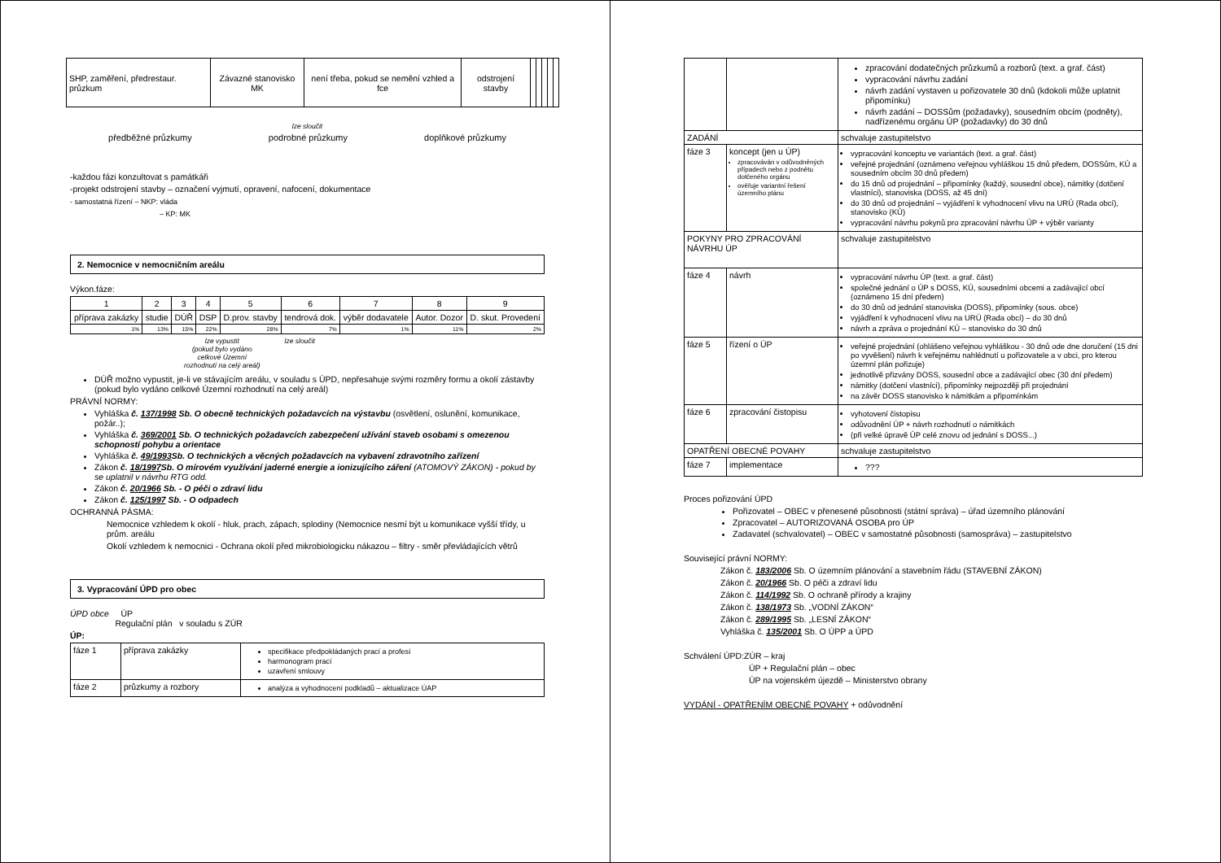| SHP, zaměření, předrestaur. průzkum | Závazné stanovisko MK | není třeba, pokud se nemění vzhled a fce | odstrojení stavby | | | | | |
lze sloučit
předběžné průzkumy podrobné průzkumy doplňkové průzkumy
-každou fázi konzultovat s památkáři
-projekt odstrojení stavby – označení vyjmutí, opravení, nafocení, dokumentace
- samostatná řízení – NKP: vláda
– KP: MK
2. Nemocnice v nemocničním areálu
Výkon.fáze:
| 1 | 2 | 3 | 4 | 5 | 6 | 7 | 8 | 9 |
| příprava zakázky | studie | DÚŘ | DSP | D.prov. stavby | tendrová dok. | výběr dodavatele | Autor. Dozor | D. skut. Provedení |
| 1% | 13% | 15% | 22% | 28% | 7% | 1% | 11% | 2% |
lze vypustit
(pokud bylo vydáno
celkové Územní
rozhodnutí na celý areál)
lze sloučit
DÚŘ možno vypustit, je-li ve stávajícím areálu, v souladu s ÚPD, nepřesahuje svými rozměry formu a okolí zástavby (pokud bylo vydáno celkové Územní rozhodnutí na celý areál)
PRÁVNÍ NORMY:
Vyhláška č. 137/1998 Sb. O obecně technických požadavcích na výstavbu (osvětlení, oslunění, komunikace, požár..);
Vyhláška č. 369/2001 Sb. O technických požadavcích zabezpečení užívání staveb osobami s omezenou schopností pohybu a orientace
Vyhláška č. 49/1993 Sb. O technických a věcných požadavcích na vybavení zdravotního zařízení
Zákon č. 18/1997 Sb. O mírovém využívání jaderné energie a ionizujícího záření (ATOMOVÝ ZÁKON) - pokud by se uplatnil v návrhu RTG odd.
Zákon č. 20/1966 Sb. - O péči o zdraví lidu
Zákon č. 125/1997 Sb. - O odpadech
OCHRANNÁ PÁSMA:
Nemocnice vzhledem k okolí - hluk, prach, zápach, splodiny (Nemocnice nesmí být u komunikace vyšší třídy, u prům. areálu
Okolí vzhledem k nemocnici - Ochrana okolí před mikrobiologicku nákazou – filtry - směr převládajících větrů
3. Vypracování ÚPD pro obec
ÚPD obce ÚP
Regulační plán v souladu s ZÚR
ÚP:
| fáze 1 | příprava zakázky | specifikace předpokládaných prací a profesí harmonogram prací uzavření smlouvy |
| fáze 2 | průzkumy a rozbory | analýza a vyhodnocení podkladů – aktualizace ÚAP |
| | | zpracování dodatečných průzkumů a rozborů (text. a graf. část) vypracování návrhu zadání návrh zadání vystaven u pořizovatele 30 dnů (kdokoli může uplatnit připomínku) návrh zadání – DOSSům (požadavky), sousedním obcím (podněty), nadřízenému orgánu ÚP (požadavky) do 30 dnů |
| ZADÁNÍ | | schvaluje zastupitelstvo |
| fáze 3 | koncept (jen u ÚP) zpracováván v odůvodněných případech nebo z podnětu dotčeného orgánu ověřuje variantní řešení územního plánu | vypracování konceptu ve variantách (text. a graf. část) veřejné projednání (oznámeno veřejnou vyhláškou 15 dnů předem, DOSSům, KÚ a sousedním obcím 30 dnů předem) do 15 dnů od projednání – připomínky (každý, sousední obce), námitky (dotčení vlastníci), stanoviska (DOSS, až 45 dní) do 30 dnů od projednání – vyjádření k vyhodnocení vlivu na URÚ (Rada obcí), stanovisko (KÚ) vypracování návrhu pokynů pro zpracování návrhu ÚP + výběr varianty |
| POKYNY PRO ZPRACOVÁNÍ NÁVRHU ÚP | | schvaluje zastupitelstvo |
| fáze 4 | návrh | vypracování návrhu ÚP (text. a graf. část) společné jednání o ÚP s DOSS, KÚ, sousedními obcemi a zadávající obcí (oznámeno 15 dní předem) do 30 dnů od jednání stanoviska (DOSS), připomínky (sous. obce) vyjádření k vyhodnocení vlivu na URÚ (Rada obcí) – do 30 dnů návrh a zpráva o projednání KÚ – stanovisko do 30 dnů |
| fáze 5 | řízení o ÚP | veřejné projednání (ohlášeno veřejnou vyhláškou - 30 dnů ode dne doručení (15 dni po vyvěšení) návrh k veřejnému nahlédnutí u pořizovatele a v obci, pro kterou územní plán pořizuje) jednotlivě přizvány DOSS, sousední obce a zadávající obec (30 dní předem) námitky (dotčení vlastníci), připomínky nejpozději při projednání na závěr DOSS stanovisko k námitkám a připomínkám |
| fáze 6 | zpracování čistopisu | vyhotovení čistopisu odůvodnění ÚP + návrh rozhodnutí o námitkách (při velké úpravě ÚP celé znovu od jednání s DOSS...) |
| OPATŘENÍ OBECNÉ POVAHY | | schvaluje zastupitelstvo |
| fáze 7 | implementace | ??? |
Proces pořizování ÚPD
Pořizovatel – OBEC v přenesené působnosti (státní správa) – úřad územního plánování
Zpracovatel – AUTORIZOVANÁ OSOBA pro ÚP
Zadavatel (schvalovatel) – OBEC v samostatné působnosti (samospráva) – zastupitelstvo
Související právní NORMY:
Zákon č. 183/2006 Sb. O územním plánování a stavebním řádu (STAVEBNÍ ZÁKON)
Zákon č. 20/1966 Sb. O péči a zdraví lidu
Zákon č. 114/1992 Sb. O ochraně přírody a krajiny
Zákon č. 138/1973 Sb. „VODNÍ ZÁKON“
Zákon č. 289/1995 Sb. „LESNÍ ZÁKON“
Vyhláška č. 135/2001 Sb. O ÚPP a ÚPD
Schválení ÚPD:ZÚR – kraj
ÚP + Regulační plán – obec
ÚP na vojenském újezdě – Ministerstvo obrany
VYDÁNÍ - OPATŘENÍM OBECNÉ POVAHY + odůvodnění